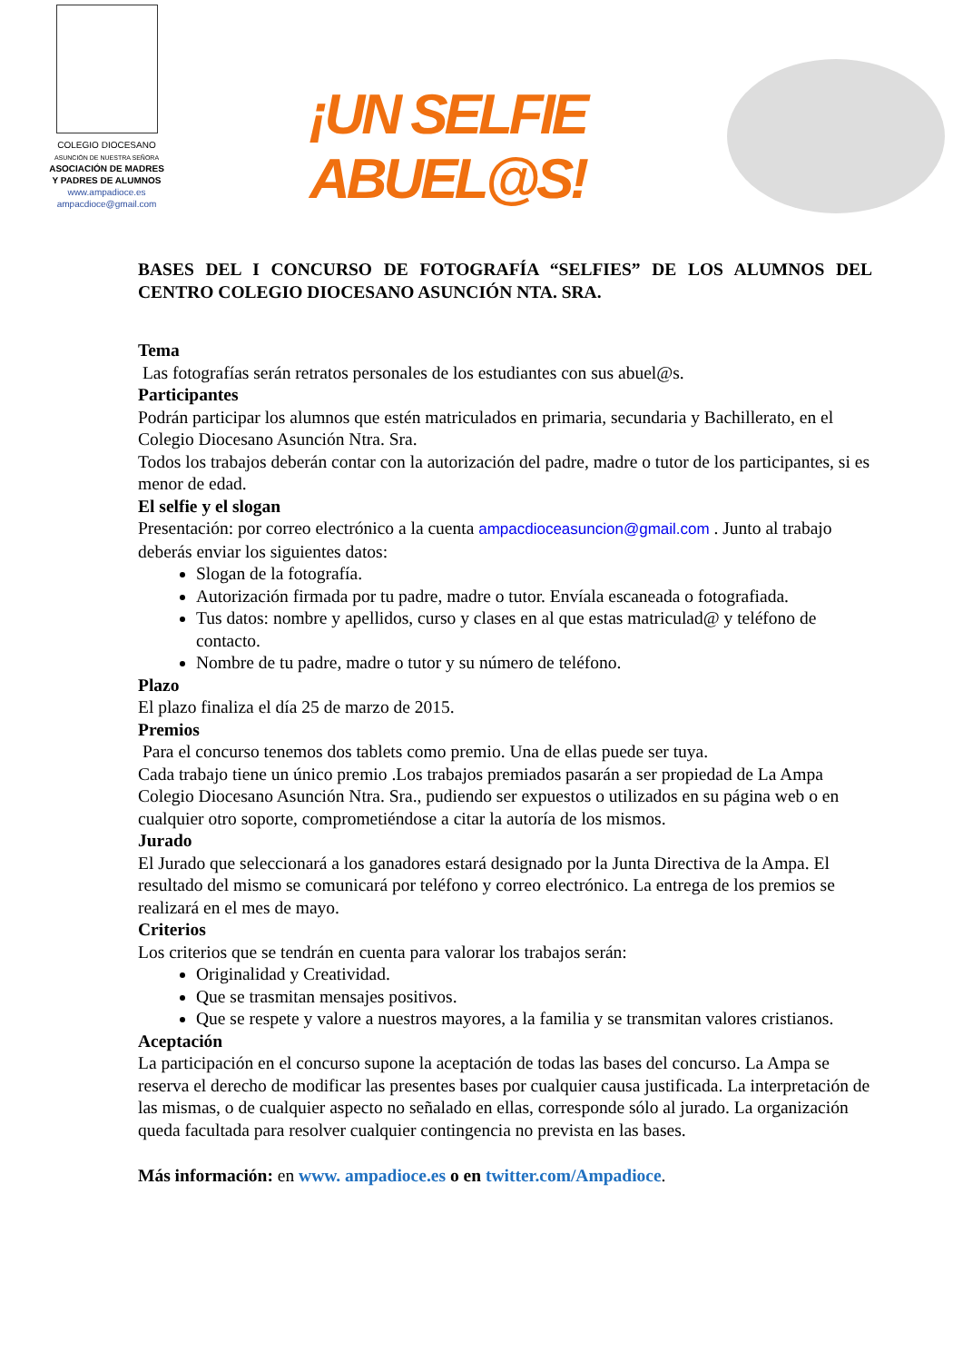COLEGIO DIOCESANO
ASUNCIÓN DE NUESTRA SEÑORA
ASOCIACIÓN DE MADRES
Y PADRES DE ALUMNOS
www.ampadioce.es
ampacdioce@gmail.com
¡UN SELFIE ABUEL@S!
BASES DEL I CONCURSO DE FOTOGRAFÍA “SELFIES” DE LOS ALUMNOS DEL CENTRO COLEGIO DIOCESANO ASUNCIÓN NTA. SRA.
Tema
Las fotografías serán retratos personales de los estudiantes con sus abuel@s.
Participantes
Podrán participar los alumnos que estén matriculados en primaria, secundaria y Bachillerato, en el Colegio Diocesano Asunción Ntra. Sra.
Todos los trabajos deberán contar con la autorización del padre, madre o tutor de los participantes, si es menor de edad.
El selfie y el slogan
Presentación: por correo electrónico a la cuenta ampacdioceasuncion@gmail.com . Junto al trabajo deberás enviar los siguientes datos:
Slogan de la fotografía.
Autorización firmada por tu padre, madre o tutor. Envíala escaneada o fotografiada.
Tus datos: nombre y apellidos, curso y clases en al que estas matriculad@ y teléfono de contacto.
Nombre de tu padre, madre o tutor y su número de teléfono.
Plazo
El plazo finaliza el día 25 de marzo de 2015.
Premios
Para el concurso tenemos dos tablets como premio. Una de ellas puede ser tuya.
Cada trabajo tiene un único premio .Los trabajos premiados pasarán a ser propiedad de La Ampa Colegio Diocesano Asunción Ntra. Sra., pudiendo ser expuestos o utilizados en su página web o en cualquier otro soporte, comprometiéndose a citar la autoría de los mismos.
Jurado
El Jurado que seleccionará a los ganadores estará designado por la Junta Directiva de la Ampa. El resultado del mismo se comunicará por teléfono y correo electrónico. La entrega de los premios se realizará en el mes de mayo.
Criterios
Los criterios que se tendrán en cuenta para valorar los trabajos serán:
Originalidad y Creatividad.
Que se trasmitan mensajes positivos.
Que se respete y valore a nuestros mayores, a la familia y se transmitan valores cristianos.
Aceptación
La participación en el concurso supone la aceptación de todas las bases del concurso. La Ampa se reserva el derecho de modificar las presentes bases por cualquier causa justificada. La interpretación de las mismas, o de cualquier aspecto no señalado en ellas, corresponde sólo al jurado. La organización queda facultada para resolver cualquier contingencia no prevista en las bases.
Más información: en www. ampadioce.es o en twitter.com/Ampadioce.